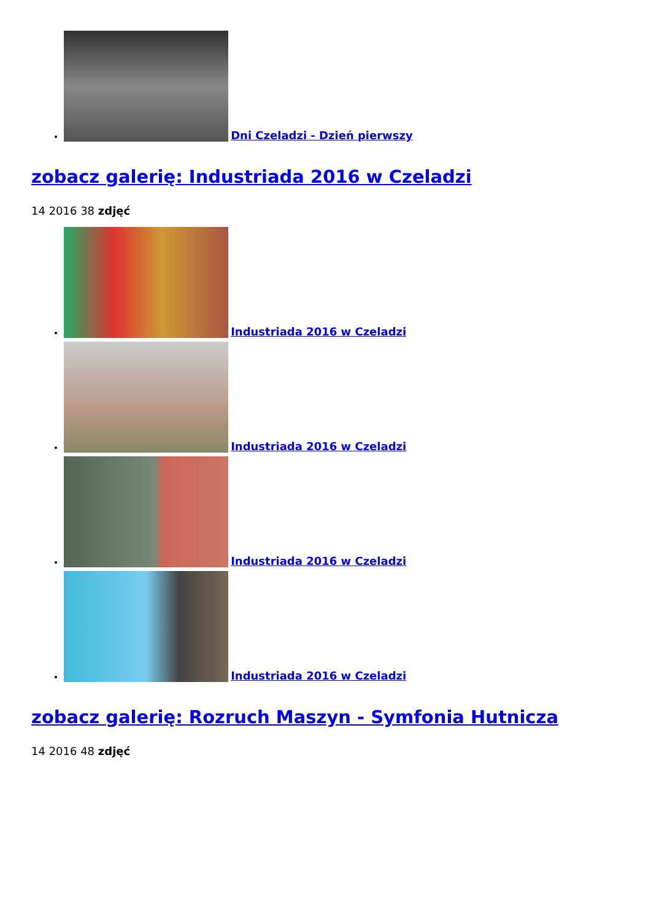Dni Czeladzi - Dzień pierwszy
zobacz galerię: Industriada 2016 w Czeladzi
14 2016 38 zdjęć
Industriada 2016 w Czeladzi
Industriada 2016 w Czeladzi
Industriada 2016 w Czeladzi
Industriada 2016 w Czeladzi
zobacz galerię: Rozruch Maszyn - Symfonia Hutnicza
14 2016 48 zdjęć